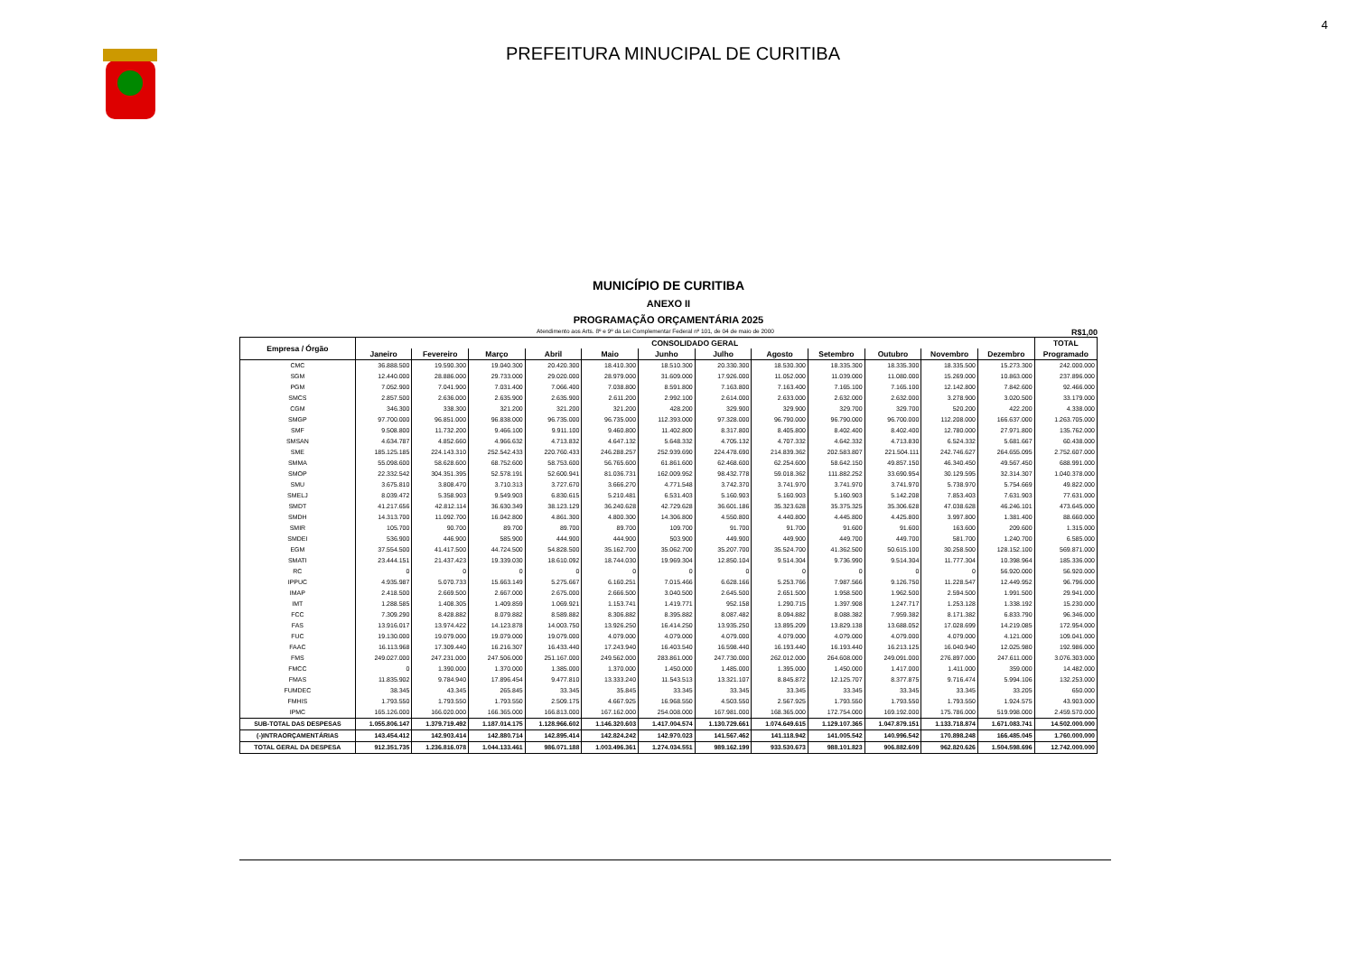4
PREFEITURA MINUCIPAL DE CURITIBA
MUNICÍPIO DE CURITIBA
ANEXO II
PROGRAMAÇÃO ORÇAMENTÁRIA 2025
Atendimento aos Arts. 8º e 9º da Lei Complementar Federal nº 101, de 04 de maio de 2000 R$1,00
| Empresa / Órgão | CONSOLIDADO GERAL | | | | | | | | | | | | TOTAL |
| --- | --- | --- | --- | --- | --- | --- | --- | --- | --- | --- | --- | --- | --- |
| | Janeiro | Fevereiro | Março | Abril | Maio | Junho | Julho | Agosto | Setembro | Outubro | Novembro | Dezembro | Programado |
| CMC | 36.888.500 | 19.590.300 | 19.040.300 | 20.420.300 | 18.410.300 | 18.510.300 | 20.330.300 | 18.530.300 | 18.335.300 | 18.335.300 | 18.335.500 | 15.273.300 | 242.000.000 |
| SGM | 12.440.000 | 28.886.000 | 29.733.000 | 29.020.000 | 28.979.000 | 31.609.000 | 17.926.000 | 11.052.000 | 11.039.000 | 11.080.000 | 15.269.000 | 10.863.000 | 237.896.000 |
| PGM | 7.052.900 | 7.041.900 | 7.031.400 | 7.066.400 | 7.038.800 | 8.591.800 | 7.163.800 | 7.163.400 | 7.165.100 | 7.165.100 | 12.142.800 | 7.842.600 | 92.466.000 |
| SMCS | 2.857.500 | 2.636.000 | 2.635.900 | 2.635.900 | 2.611.200 | 2.992.100 | 2.614.000 | 2.633.000 | 2.632.000 | 2.632.000 | 3.278.900 | 3.020.500 | 33.179.000 |
| CGM | 346.300 | 338.300 | 321.200 | 321.200 | 321.200 | 428.200 | 329.900 | 329.900 | 329.700 | 329.700 | 520.200 | 422.200 | 4.338.000 |
| SMGP | 97.700.000 | 96.851.000 | 96.838.000 | 96.735.000 | 96.735.000 | 112.393.000 | 97.328.000 | 96.790.000 | 96.790.000 | 96.700.000 | 112.208.000 | 166.637.000 | 1.263.705.000 |
| SMF | 9.508.800 | 11.732.200 | 9.466.100 | 9.911.100 | 9.460.800 | 11.402.800 | 8.317.800 | 8.405.800 | 8.402.400 | 8.402.400 | 12.780.000 | 27.971.800 | 135.762.000 |
| SMSAN | 4.634.787 | 4.852.660 | 4.966.632 | 4.713.832 | 4.647.132 | 5.648.332 | 4.705.132 | 4.707.332 | 4.642.332 | 4.713.830 | 6.524.332 | 5.681.667 | 60.438.000 |
| SME | 185.125.185 | 224.143.310 | 252.542.433 | 220.760.433 | 246.288.257 | 252.939.690 | 224.478.690 | 214.839.362 | 202.583.807 | 221.504.111 | 242.746.627 | 264.655.095 | 2.752.607.000 |
| SMMA | 55.098.600 | 58.628.600 | 68.752.600 | 58.753.600 | 56.765.600 | 61.861.600 | 62.468.600 | 62.254.600 | 58.642.150 | 49.857.150 | 46.340.450 | 49.567.450 | 688.991.000 |
| SMOP | 22.332.542 | 304.351.395 | 52.578.191 | 52.600.941 | 81.036.731 | 162.009.952 | 98.432.778 | 59.018.362 | 111.882.252 | 33.690.954 | 30.129.595 | 32.314.307 | 1.040.378.000 |
| SMU | 3.675.810 | 3.808.470 | 3.710.313 | 3.727.670 | 3.666.270 | 4.771.548 | 3.742.370 | 3.741.970 | 3.741.970 | 3.741.970 | 5.738.970 | 5.754.669 | 49.822.000 |
| SMELJ | 8.039.472 | 5.358.903 | 9.549.903 | 6.830.615 | 5.210.481 | 6.531.403 | 5.160.903 | 5.160.903 | 5.160.903 | 5.142.208 | 7.853.403 | 7.631.903 | 77.631.000 |
| SMDT | 41.217.656 | 42.812.114 | 36.630.349 | 38.123.129 | 36.240.628 | 42.729.628 | 36.601.186 | 35.323.628 | 35.375.325 | 35.306.628 | 47.038.628 | 46.246.101 | 473.645.000 |
| SMDH | 14.313.700 | 11.092.700 | 16.042.800 | 4.861.300 | 4.800.300 | 14.306.800 | 4.550.800 | 4.440.800 | 4.445.800 | 4.425.800 | 3.997.800 | 1.381.400 | 88.660.000 |
| SMIR | 105.700 | 90.700 | 89.700 | 89.700 | 89.700 | 109.700 | 91.700 | 91.700 | 91.600 | 91.600 | 163.600 | 209.600 | 1.315.000 |
| SMDEI | 536.900 | 446.900 | 585.900 | 444.900 | 444.900 | 503.900 | 449.900 | 449.900 | 449.700 | 449.700 | 581.700 | 1.240.700 | 6.585.000 |
| EGM | 37.554.500 | 41.417.500 | 44.724.500 | 54.828.500 | 35.162.700 | 35.062.700 | 35.207.700 | 35.524.700 | 41.362.500 | 50.615.100 | 30.258.500 | 128.152.100 | 569.871.000 |
| SMATI | 23.444.151 | 21.437.423 | 19.339.030 | 18.610.092 | 18.744.030 | 19.969.304 | 12.850.104 | 9.514.304 | 9.736.990 | 9.514.304 | 11.777.304 | 10.398.964 | 185.336.000 |
| RC | 0 | 0 | 0 | 0 | 0 | 0 | 0 | 0 | 0 | 0 | 0 | 56.920.000 | 56.920.000 |
| IPPUC | 4.935.987 | 5.070.733 | 15.663.149 | 5.275.667 | 6.160.251 | 7.015.466 | 6.628.166 | 5.253.766 | 7.987.566 | 9.126.750 | 11.228.547 | 12.449.952 | 96.796.000 |
| IMAP | 2.418.500 | 2.669.500 | 2.667.000 | 2.675.000 | 2.666.500 | 3.040.500 | 2.645.500 | 2.651.500 | 1.958.500 | 1.962.500 | 2.594.500 | 1.991.500 | 29.941.000 |
| IMT | 1.288.585 | 1.408.305 | 1.409.859 | 1.069.921 | 1.153.741 | 1.419.771 | 952.158 | 1.290.715 | 1.397.908 | 1.247.717 | 1.253.128 | 1.338.192 | 15.230.000 |
| FCC | 7.309.290 | 8.428.882 | 8.079.882 | 8.589.882 | 8.306.882 | 8.395.882 | 8.087.482 | 8.094.882 | 8.088.382 | 7.959.382 | 8.171.382 | 6.833.790 | 96.346.000 |
| FAS | 13.916.017 | 13.974.422 | 14.123.878 | 14.003.750 | 13.926.250 | 16.414.250 | 13.935.250 | 13.895.209 | 13.829.138 | 13.688.052 | 17.028.699 | 14.219.085 | 172.954.000 |
| FUC | 19.130.000 | 19.079.000 | 19.079.000 | 19.079.000 | 4.079.000 | 4.079.000 | 4.079.000 | 4.079.000 | 4.079.000 | 4.079.000 | 4.079.000 | 4.121.000 | 109.041.000 |
| FAAC | 16.113.968 | 17.309.440 | 16.216.307 | 16.433.440 | 17.243.940 | 16.403.540 | 16.598.440 | 16.193.440 | 16.193.440 | 16.213.125 | 16.040.940 | 12.025.980 | 192.986.000 |
| FMS | 249.027.000 | 247.231.000 | 247.506.000 | 251.167.000 | 249.562.000 | 283.861.000 | 247.730.000 | 262.012.000 | 264.608.000 | 249.091.000 | 276.897.000 | 247.611.000 | 3.076.303.000 |
| FMCC | 0 | 1.390.000 | 1.370.000 | 1.385.000 | 1.370.000 | 1.450.000 | 1.485.000 | 1.395.000 | 1.450.000 | 1.417.000 | 1.411.000 | 359.000 | 14.482.000 |
| FMAS | 11.835.902 | 9.784.940 | 17.896.454 | 9.477.810 | 13.333.240 | 11.543.513 | 13.321.107 | 8.845.872 | 12.125.707 | 8.377.875 | 9.716.474 | 5.994.106 | 132.253.000 |
| FUMDEC | 38.345 | 43.345 | 265.845 | 33.345 | 35.845 | 33.345 | 33.345 | 33.345 | 33.345 | 33.345 | 33.345 | 33.205 | 650.000 |
| FMHIS | 1.793.550 | 1.793.550 | 1.793.550 | 2.509.175 | 4.667.925 | 16.968.550 | 4.503.550 | 2.567.925 | 1.793.550 | 1.793.550 | 1.793.550 | 1.924.575 | 43.903.000 |
| IPMC | 165.126.000 | 166.020.000 | 166.365.000 | 166.813.000 | 167.162.000 | 254.008.000 | 167.981.000 | 168.365.000 | 172.754.000 | 169.192.000 | 175.786.000 | 519.998.000 | 2.459.570.000 |
| SUB-TOTAL DAS DESPESAS | 1.055.806.147 | 1.379.719.492 | 1.187.014.175 | 1.128.966.602 | 1.146.320.603 | 1.417.004.574 | 1.130.729.661 | 1.074.649.615 | 1.129.107.365 | 1.047.879.151 | 1.133.718.874 | 1.671.083.741 | 14.502.000.000 |
| (-)INTRAORÇAMENTÁRIAS | 143.454.412 | 142.903.414 | 142.880.714 | 142.895.414 | 142.824.242 | 142.970.023 | 141.567.462 | 141.118.942 | 141.005.542 | 140.996.542 | 170.898.248 | 166.485.045 | 1.760.000.000 |
| TOTAL GERAL DA DESPESA | 912.351.735 | 1.236.816.078 | 1.044.133.461 | 986.071.188 | 1.003.496.361 | 1.274.034.551 | 989.162.199 | 933.530.673 | 988.101.823 | 906.882.609 | 962.820.626 | 1.504.598.696 | 12.742.000.000 |